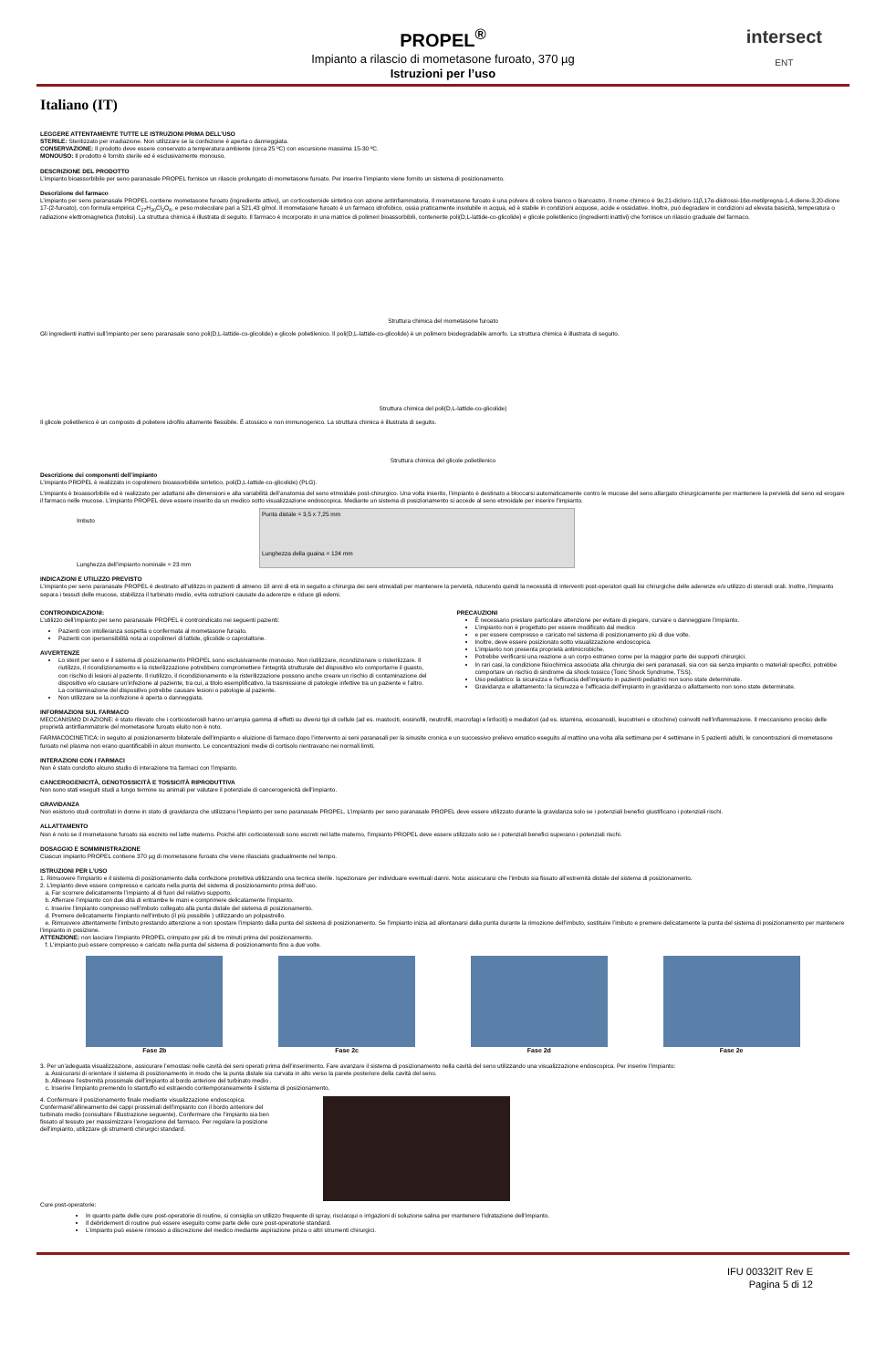PROPEL<sup>®</sup>
Impianto a rilascio di mometasone furoato, 370 µg
Istruzioni per l’uso
intersect
ENT
Italiano (IT)
LEGGERE ATTENTAMENTE TUTTE LE ISTRUZIONI PRIMA DELL’USO
STERILE: Sterilizzato per irradiazione. Non utilizzare se la confezione è aperta o danneggiata.
CONSERVAZIONE: Il prodotto deve essere conservato a temperatura ambiente (circa 25 ºC) con escursione massima 15-30 ºC.
MONOUSO: Il prodotto è fornito sterile ed è esclusivamente monouso.
DESCRIZIONE DEL PRODOTTO
L’impianto bioassorbibile per seno paranasale PROPEL fornisce un rilascio prolungato di mometasone furoato. Per inserire l’impianto viene fornito un sistema di posizionamento.
Descrizione del farmaco
L’impianto per seno paranasale PROPEL contiene mometasone furoato (ingrediente attivo), un corticosteroide sintetico con azione antinfiammatoria. Il mometasone furoato è una polvere di colore bianco o biancastro. Il nome chimico è 9α,21-dicloro-11β,17α-diidrossi-16α-metilpregna-1,4-diene-3,20-dione 17-(2-furoato), con formula empirica C<sub>27</sub>H<sub>30</sub>Cl<sub>2</sub>O<sub>6</sub>, e peso molecolare pari a 521,43 g/mol. Il mometasone furoato è un farmaco idrofobico, ossia praticamente insolubile in acqua, ed è stabile in condizioni acquose, acide e ossidative. Inoltre, può degradare in condizioni ad elevata basicità, temperatura o radiazione elettromagnetica (fotolisi). La struttura chimica è illustrata di seguito. Il farmaco è incorporato in una matrice di polimeri bioassorbibili, contenente poli(D,L-lattide-co-glicolide) e glicole polietilenico (ingredienti inattivi) che fornisce un rilascio graduale del farmaco.
Struttura chimica del mometasone furoato
Gli ingredienti inattivi sull’impianto per seno paranasale sono poli(D,L-lattide-co-glicolide) e glicole polietilenico. Il poli(D,L-lattide-co-glicolide) è un polimero biodegradabile amorfo. La struttura chimica è illustrata di seguito.
Struttura chimica del poli(D,L-lattide-co-glicolide)
Il glicole polietilenico è un composto di polietere idrofilo altamente flessibile. È atossico e non immunogenico. La struttura chimica è illustrata di seguito.
Struttura chimica del glicole polietilenico
Descrizione dei componenti dell’impianto
L’impianto PROPEL è realizzato in copolimero bioassorbibile sintetico, poli(D,L-lattide-co-glicolide) (PLG).
L’impianto è bioassorbibile ed è realizzato per adattarsi alle dimensioni e alla variabilità dell’anatomia del seno etmoidale post-chirurgico. Una volta inserito, l’impianto è destinato a bloccarsi automaticamente contro le mucose del seno allargato chirurgicamente per mantenere la pervietà del seno ed erogare il farmaco nelle mucose. L’impianto PROPEL deve essere inserito da un medico sotto visualizzazione endoscopica. Mediante un sistema di posizionamento si accede al seno etmoidale per inserire l’impianto.
Imbuto
Lunghezza dell’impianto nominale = 23 mm
Punta distale = 3,5 x 7,25 mm
Lunghezza della guaina = 124 mm
INDICAZIONI E UTILIZZO PREVISTO
L’impianto per seno paranasale PROPEL è destinato all’utilizzo in pazienti di almeno 18 anni di età in seguito a chirurgia dei seni etmoidali per mantenere la pervietà, riducendo quindi la necessità di interventi post-operatori quali lisi chirurgiche delle aderenze e/o utilizzo di steroidi orali. Inoltre, l’impianto separa i tessuti delle mucose, stabilizza il turbinato medio, evita ostruzioni causate da aderenze e riduce gli edemi.
CONTROINDICAZIONI:
L’utilizzo dell’impianto per seno paranasale PROPEL è controindicato nei seguenti pazienti:
Pazienti con intolleranza sospetta o confermata al mometasone furoato.
Pazienti con ipersensibilità nota ai copolimeri di lattide, glicolide o caprolattone.
AVVERTENZE
Lo stent per seno e il sistema di posizionamento PROPEL sono esclusivamente monouso. Non riutilizzare, ricondizionare o risterilizzare. Il riutilizzo, il ricondizionamento e la risterilizzazione potrebbero compromettere l’integrità strutturale del dispositivo e/o comportarne il guasto, con rischio di lesioni al paziente. Il riutilizzo, il ricondizionamento e la risterilizzazione possono anche creare un rischio di contaminazione del dispositivo e/o causare un’infezione al paziente, tra cui, a titolo esemplificativo, la trasmissione di patologie infettive tra un paziente e l’altro. La contaminazione del dispositivo potrebbe causare lesioni o patologie al paziente.
Non utilizzare se la confezione è aperta o danneggiata.
PRECAUZIONI
È necessario prestare particolare attenzione per evitare di piegare, curvare o danneggiare l’impianto.
L’impianto non è progettato per essere modificato dal medico
e per essere compresso e caricato nel sistema di posizionamento più di due volte.
Inoltre, deve essere posizionato sotto visualizzazione endoscopica.
L’impianto non presenta proprietà antimicrobiche.
Potrebbe verificarsi una reazione a un corpo estraneo come per la maggior parte dei supporti chirurgici.
In rari casi, la condizione fisiochimica associata alla chirurgia dei seni paranasali, sia con sia senza impianto o materiali specifici, potrebbe comportare un rischio di sindrome da shock tossico (Toxic Shock Syndrome, TSS).
Uso pediatrico: la sicurezza e l’efficacia dell’impianto in pazienti pediatrici non sono state determinate.
Gravidanza e allattamento: la sicurezza e l’efficacia dell’impianto in gravidanza o allattamento non sono state determinate.
INFORMAZIONI SUL FARMACO
MECCANISMO DI AZIONE: è stato rilevato che i corticosteroidi hanno un’ampia gamma di effetti su diversi tipi di cellule (ad es. mastociti, eosinofili, neutrofili, macrofagi e linfociti) e mediatori (ad es. istamina, eicosanoidi, leucotrieni e citochine) coinvolti nell’infiammazione. Il meccanismo preciso delle proprietà antinfiammatorie del mometasone furoato eluito non è noto.
FARMACOCINETICA: in seguito al posizionamento bilaterale dell’impianto e eluizione di farmaco dopo l’intervento ai seni paranasali per la sinusite cronica e un successivo prelievo ematico eseguito al mattino una volta alla settimana per 4 settimane in 5 pazienti adulti, le concentrazioni di mometasone furoato nel plasma non erano quantificabili in alcun momento. Le concentrazioni medie di cortisolo rientravano nei normali limiti.
INTERAZIONI CON I FARMACI
Non è stato condotto alcuno studio di interazione tra farmaci con l’impianto.
CANCEROGENICITÀ, GENOTOSSICITÀ E TOSSICITÀ RIPRODUTTIVA
Non sono stati eseguiti studi a lungo termine su animali per valutare il potenziale di cancerogenicità dell’impianto.
GRAVIDANZA
Non esistono studi controllati in donne in stato di gravidanza che utilizzano l’impianto per seno paranasale PROPEL. L’impianto per seno paranasale PROPEL deve essere utilizzato durante la gravidanza solo se i potenziali benefici giustificano i potenziali rischi.
ALLATTAMENTO
Non è noto se il mometasone furoato sia escreto nel latte materno. Poiché altri corticosteroidi sono escreti nel latte materno, l’impianto PROPEL deve essere utilizzato solo se i potenziali benefici superano i potenziali rischi.
DOSAGGIO E SOMMINISTRAZIONE
Ciascun impianto PROPEL contiene 370 µg di mometasone furoato che viene rilasciato gradualmente nel tempo.
ISTRUZIONI PER L’USO
1. Rimuovere l’impianto e il sistema di posizionamento dalla confezione protettiva utilizzando una tecnica sterile. Ispezionare per individuare eventuali danni. Nota: assicurarsi che l’imbuto sia fissato all’estremità distale del sistema di posizionamento.
2. L’impianto deve essere compresso e caricato nella punta del sistema di posizionamento prima dell’uso.
a. Far scorrere delicatamente l’impianto al di fuori del relativo supporto.
b. Afferrare l’impianto con due dita di entrambe le mani e comprimere delicatamente l’impianto.
c. Inserire l’impianto compresso nell’imbuto collegato alla punta distale del sistema di posizionamento.
d. Premere delicatamente l’impianto nell’imbuto (il più possibile ) utilizzando un polpastrello.
e. Rimuovere attentamente l’imbuto prestando attenzione a non spostare l’impianto dalla punta del sistema di posizionamento. Se l’impianto inizia ad allontanarsi dalla punta durante la rimozione dell’imbuto, sostituire l’imbuto e premere delicatamente la punta del sistema di posizionamento per mantenere l’impianto in posizione.
ATTENZIONE: non lasciare l’impianto PROPEL crimpato per più di tre minuti prima del posizionamento.
f. L’impianto può essere compresso e caricato nella punta del sistema di posizionamento fino a due volte.
Fase 2b Fase 2c Fase 2d Fase 2e
3. Per un’adeguata visualizzazione, assicurare l’emostasi nelle cavità dei seni operati prima dell’inserimento. Fare avanzare il sistema di posizionamento nella cavità del seno utilizzando una visualizzazione endoscopica. Per inserire l’impianto:
a. Assicurarsi di orientare il sistema di posizionamento in modo che la punta distale sia curvata in alto verso la parete posteriore della cavità del seno.
b. Allineare l’estremità prossimale dell’impianto al bordo anteriore del turbinato medio .
c. Inserire l’impianto premendo lo stantuffo ed estraendo contemporaneamente il sistema di posizionamento.
4. Confermare il posizionamento finale mediante visualizzazione endoscopica. Confermarel’allineamento dei cappi prossimali dell’impianto con il bordo anteriore del turbinato medio (consultare l’illustrazione seguente). Confermare che l’impianto sia ben fissato al tessuto per massimizzare l’erogazione del farmaco. Per regolare la posizione dell’impianto, utilizzare gli strumenti chirurgici standard.
Cure post-operatorie:
In quanto parte delle cure post-operatorie di routine, si consiglia un utilizzo frequente di spray, risciacqui o irrigazioni di soluzione salina per mantenere l’idratazione dell’impianto.
Il debridement di routine può essere eseguito come parte delle cure post-operatorie standard.
L’impianto può essere rimosso a discrezione del medico mediante aspirazione pinza o altri strumenti chirurgici.
IFU 00332IT Rev E
Pagina 5 di 12